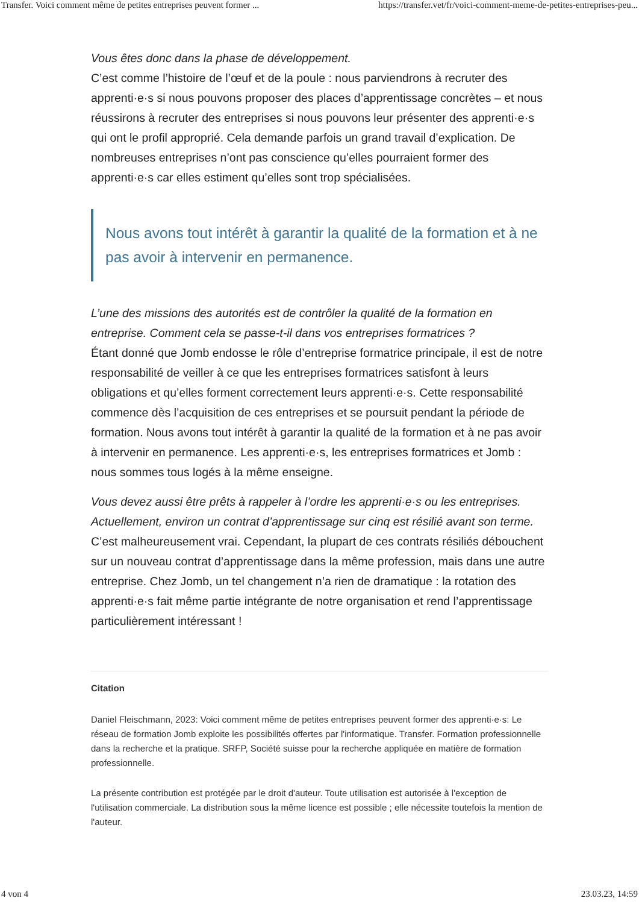Transfer. Voici comment même de petites entreprises peuvent former ... https://transfer.vet/fr/voici-comment-meme-de-petites-entreprises-peu...
Vous êtes donc dans la phase de développement.
C’est comme l’histoire de l’œuf et de la poule : nous parviendrons à recruter des apprenti·e·s si nous pouvons proposer des places d’apprentissage concrètes – et nous réussirons à recruter des entreprises si nous pouvons leur présenter des apprenti·e·s qui ont le profil approprié. Cela demande parfois un grand travail d’explication. De nombreuses entreprises n’ont pas conscience qu’elles pourraient former des apprenti·e·s car elles estiment qu’elles sont trop spécialisées.
Nous avons tout intérêt à garantir la qualité de la formation et à ne pas avoir à intervenir en permanence.
L’une des missions des autorités est de contrôler la qualité de la formation en entreprise. Comment cela se passe-t-il dans vos entreprises formatrices ?
Étant donné que Jomb endosse le rôle d’entreprise formatrice principale, il est de notre responsabilité de veiller à ce que les entreprises formatrices satisfont à leurs obligations et qu’elles forment correctement leurs apprenti·e·s. Cette responsabilité commence dès l’acquisition de ces entreprises et se poursuit pendant la période de formation. Nous avons tout intérêt à garantir la qualité de la formation et à ne pas avoir à intervenir en permanence. Les apprenti·e·s, les entreprises formatrices et Jomb : nous sommes tous logés à la même enseigne.
Vous devez aussi être prêts à rappeler à l’ordre les apprenti·e·s ou les entreprises. Actuellement, environ un contrat d’apprentissage sur cinq est résilié avant son terme.
C’est malheureusement vrai. Cependant, la plupart de ces contrats résiliés débouchent sur un nouveau contrat d’apprentissage dans la même profession, mais dans une autre entreprise. Chez Jomb, un tel changement n’a rien de dramatique : la rotation des apprenti·e·s fait même partie intégrante de notre organisation et rend l’apprentissage particulièrement intéressant !
Citation
Daniel Fleischmann, 2023: Voici comment même de petites entreprises peuvent former des apprenti·e·s: Le réseau de formation Jomb exploite les possibilités offertes par l'informatique. Transfer. Formation professionnelle dans la recherche et la pratique. SRFP, Société suisse pour la recherche appliquée en matière de formation professionnelle.
La présente contribution est protégée par le droit d'auteur. Toute utilisation est autorisée à l'exception de l'utilisation commerciale. La distribution sous la même licence est possible ; elle nécessite toutefois la mention de l'auteur.
4 von 4 23.03.23, 14:59